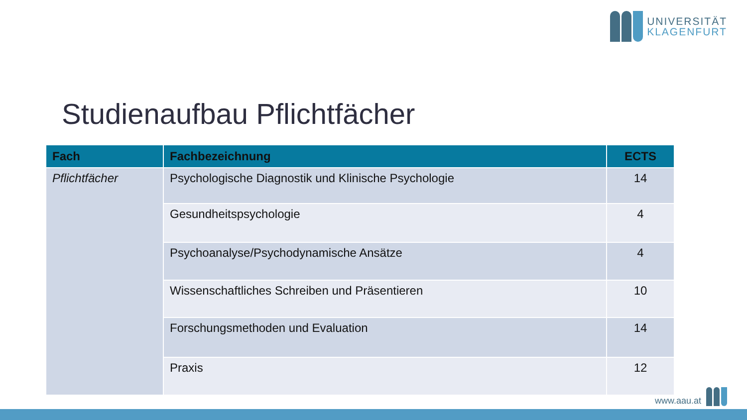UNIVERSITÄT
KLAGENFURT
Studienaufbau Pflichtfächer
| Fach | Fachbezeichnung | ECTS |
| --- | --- | --- |
| Pflichtfächer | Psychologische Diagnostik und Klinische Psychologie | 14 |
| | Gesundheitspsychologie | 4 |
| | Psychoanalyse/Psychodynamische Ansätze | 4 |
| | Wissenschaftliches Schreiben und Präsentieren | 10 |
| | Forschungsmethoden und Evaluation | 14 |
| | Praxis | 12 |
www.aau.at